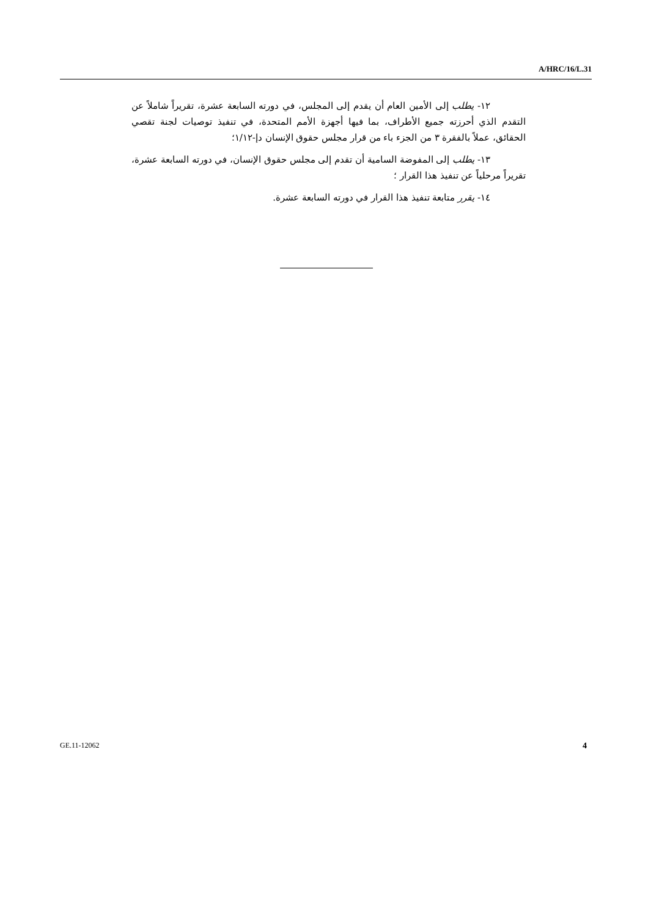A/HRC/16/L.31
١٢- يطلب إلى الأمين العام أن يقدم إلى المجلس، في دورته السابعة عشرة، تقريراً شاملاً عن التقدم الذي أحرزته جميع الأطراف، بما فيها أجهزة الأمم المتحدة، في تنفيذ توصيات لجنة تقصي الحقائق، عملاً بالفقرة ٣ من الجزء باء من قرار مجلس حقوق الإنسان دإ-١/١٢؛
١٣- يطلب إلى المفوضة السامية أن تقدم إلى مجلس حقوق الإنسان، في دورته السابعة عشرة، تقريراً مرحلياً عن تنفيذ هذا القرار ؛
١٤- يقرر متابعة تنفيذ هذا القرار في دورته السابعة عشرة.
GE.11-12062 4